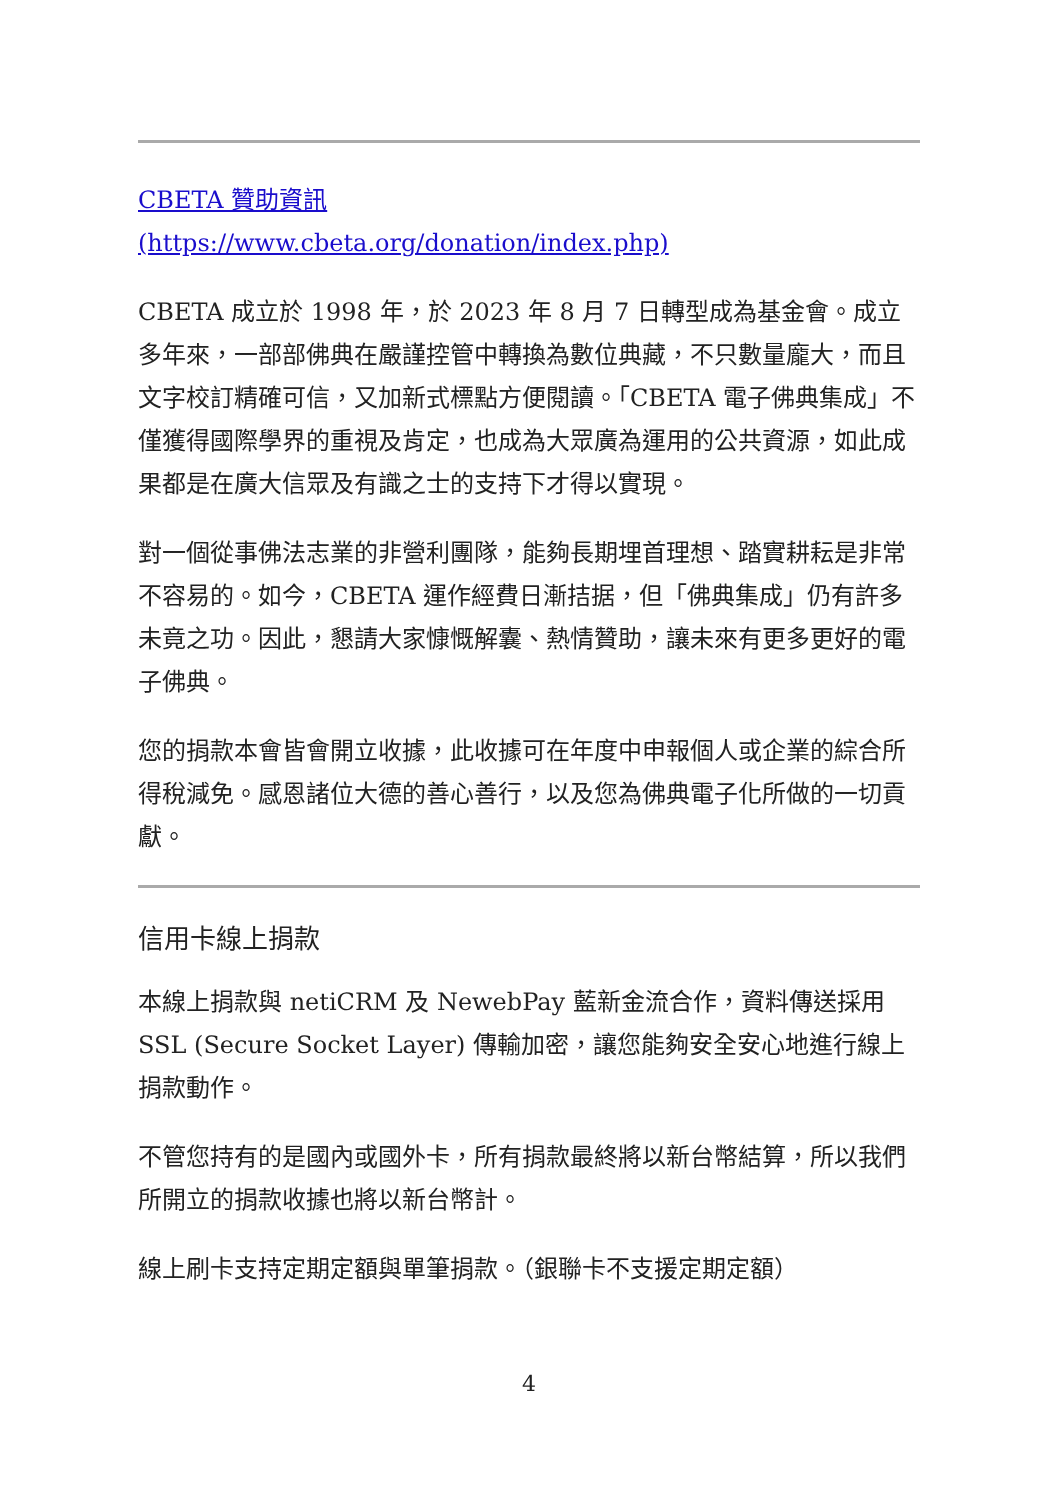CBETA 贊助資訊
(https://www.cbeta.org/donation/index.php)
CBETA 成立於 1998 年，於 2023 年 8 月 7 日轉型成為基金會。成立多年來，一部部佛典在嚴謹控管中轉換為數位典藏，不只數量龐大，而且文字校訂精確可信，又加新式標點方便閱讀。「CBETA 電子佛典集成」不僅獲得國際學界的重視及肯定，也成為大眾廣為運用的公共資源，如此成果都是在廣大信眾及有識之士的支持下才得以實現。
對一個從事佛法志業的非營利團隊，能夠長期埋首理想、踏實耕耘是非常不容易的。如今，CBETA 運作經費日漸拮据，但「佛典集成」仍有許多未竟之功。因此，懇請大家慷慨解囊、熱情贊助，讓未來有更多更好的電子佛典。
您的捐款本會皆會開立收據，此收據可在年度中申報個人或企業的綜合所得稅減免。感恩諸位大德的善心善行，以及您為佛典電子化所做的一切貢獻。
信用卡線上捐款
本線上捐款與 netiCRM 及 NewebPay 藍新金流合作，資料傳送採用 SSL (Secure Socket Layer) 傳輸加密，讓您能夠安全安心地進行線上捐款動作。
不管您持有的是國內或國外卡，所有捐款最終將以新台幣結算，所以我們所開立的捐款收據也將以新台幣計。
線上刷卡支持定期定額與單筆捐款。（銀聯卡不支援定期定額）
4